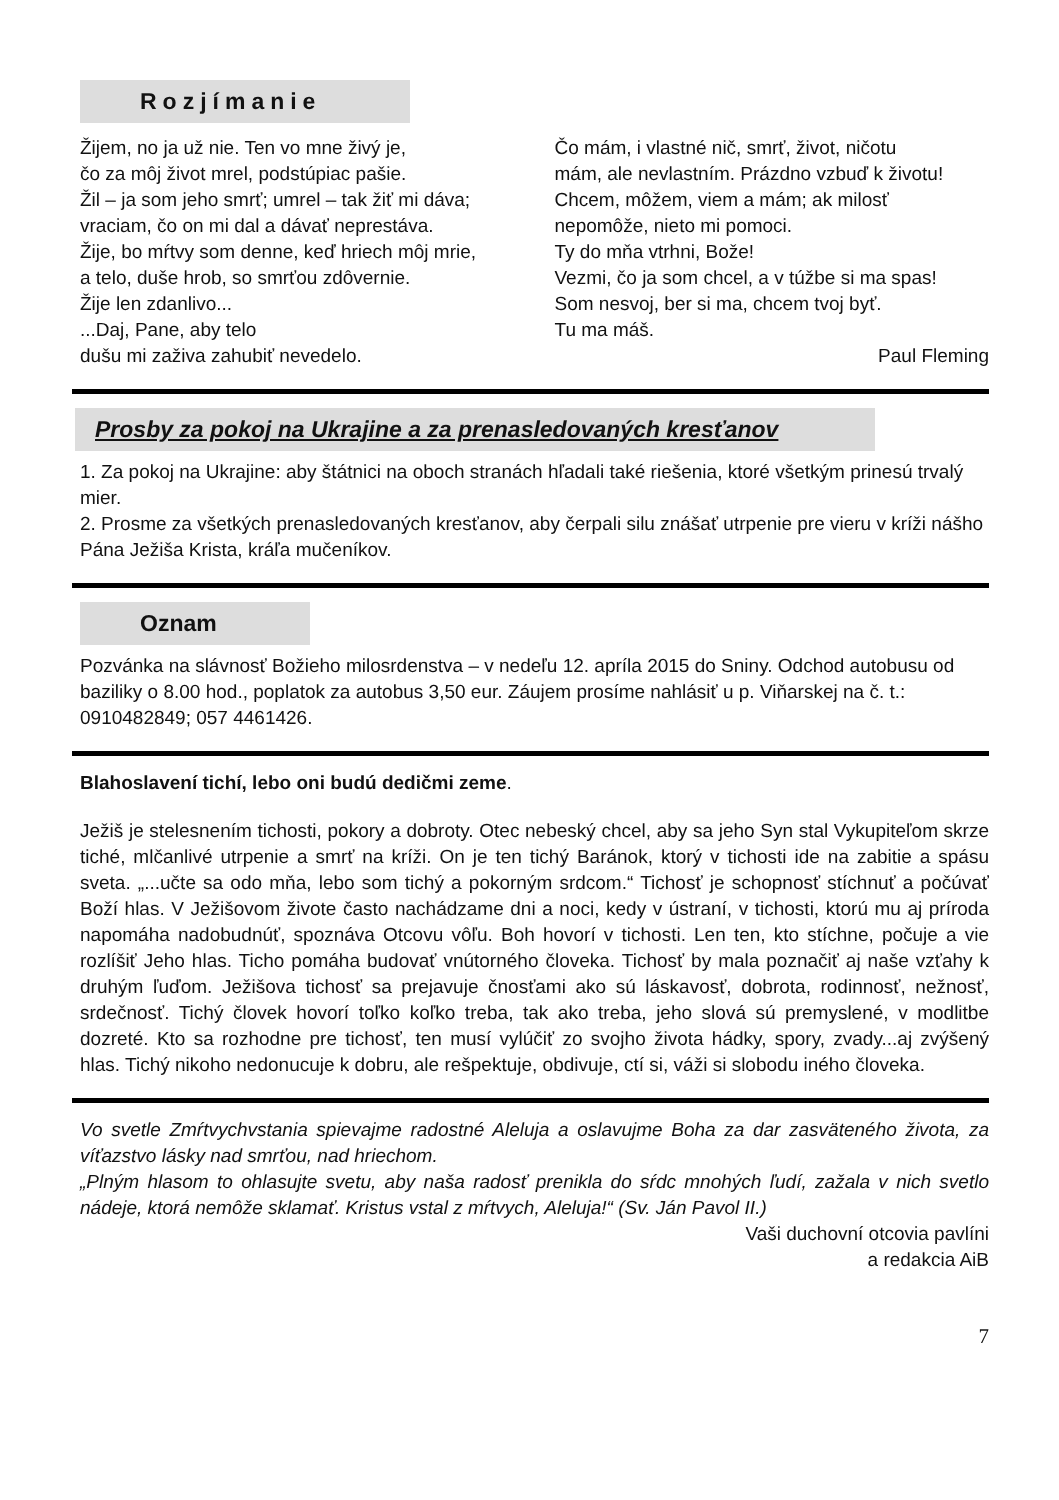Rozjímanie
Žijem, no ja už nie. Ten vo mne živý je,
čo za môj život mrel, podstúpiac pašie.
Žil – ja som jeho smrť; umrel – tak žiť mi dáva;
vraciam, čo on mi dal a dávať neprestáva.
Žije, bo mŕtvy som denne, keď hriech môj mrie,
a telo, duše hrob, so smrťou zdôvernie.
Žije len zdanlivo...
...Daj, Pane, aby telo
dušu mi zaživa zahubiť nevedelo.
Čo mám, i vlastné nič, smrť, život, ničotu
mám, ale nevlastním. Prázdno vzbuď k životu!
Chcem, môžem, viem a mám; ak milosť
nepomôže, nieto mi pomoci.
Ty do mňa vtrhni, Bože!
Vezmi, čo ja som chcel, a v túžbe si ma spas!
Som nesvoj, ber si ma, chcem tvoj byť.
Tu ma máš.
Paul Fleming
Prosby za pokoj na Ukrajine a za prenasledovaných kresťanov
1. Za pokoj na Ukrajine: aby štátnici na oboch stranách hľadali také riešenia, ktoré všetkým prinesú trvalý mier.
2. Prosme za všetkých prenasledovaných kresťanov, aby čerpali silu znášať utrpenie pre vieru v kríži nášho Pána Ježiša Krista, kráľa mučeníkov.
Oznam
Pozvánka na slávnosť Božieho milosrdenstva – v nedeľu 12. apríla 2015 do Sniny. Odchod autobusu od baziliky o 8.00 hod., poplatok za autobus 3,50 eur. Záujem prosíme nahlásiť u p. Viňarskej na č. t.: 0910482849; 057 4461426.
Blahoslavení tichí, lebo oni budú dedičmi zeme.
Ježiš je stelesnením tichosti, pokory a dobroty. Otec nebeský chcel, aby sa jeho Syn stal Vykupiteľom skrze tiché, mlčanlivé utrpenie a smrť na kríži. On je ten tichý Baránok, ktorý v tichosti ide na zabitie a spásu sveta. „...učte sa odo mňa, lebo som tichý a pokorným srdcom.“ Tichosť je schopnosť stíchnuť a počúvať Boží hlas. V Ježišovom živote často nachádzame dni a noci, kedy v ústraní, v tichosti, ktorú mu aj príroda napomáha nadobudnúť, spoznáva Otcovu vôľu. Boh hovorí v tichosti. Len ten, kto stíchne, počuje a vie rozlíšiť Jeho hlas. Ticho pomáha budovať vnútorného človeka. Tichosť by mala poznačiť aj naše vzťahy k druhým ľuďom. Ježišova tichosť sa prejavuje čnosťami ako sú láskavosť, dobrota, rodinnosť, nežnosť, srdečnosť. Tichý človek hovorí toľko koľko treba, tak ako treba, jeho slová sú premyslené, v modlitbe dozreté. Kto sa rozhodne pre tichosť, ten musí vylúčiť zo svojho života hádky, spory, zvady...aj zvýšený hlas. Tichý nikoho nedonucuje k dobru, ale rešpektuje, obdivuje, ctí si, váži si slobodu iného človeka.
Vo svetle Zmŕtvychvstania spievajme radostné Aleluja a oslavujme Boha za dar zasväteného života, za víťazstvo lásky nad smrťou, nad hriechom.
„Plným hlasom to ohlasujte svetu, aby naša radosť prenikla do sŕdc mnohých ľudí, zažala v nich svetlo nádeje, ktorá nemôže sklamať. Kristus vstal z mŕtvych, Aleluja!“ (Sv. Ján Pavol II.)
Vaši duchovní otcovia pavlíni
a redakcia AiB
7